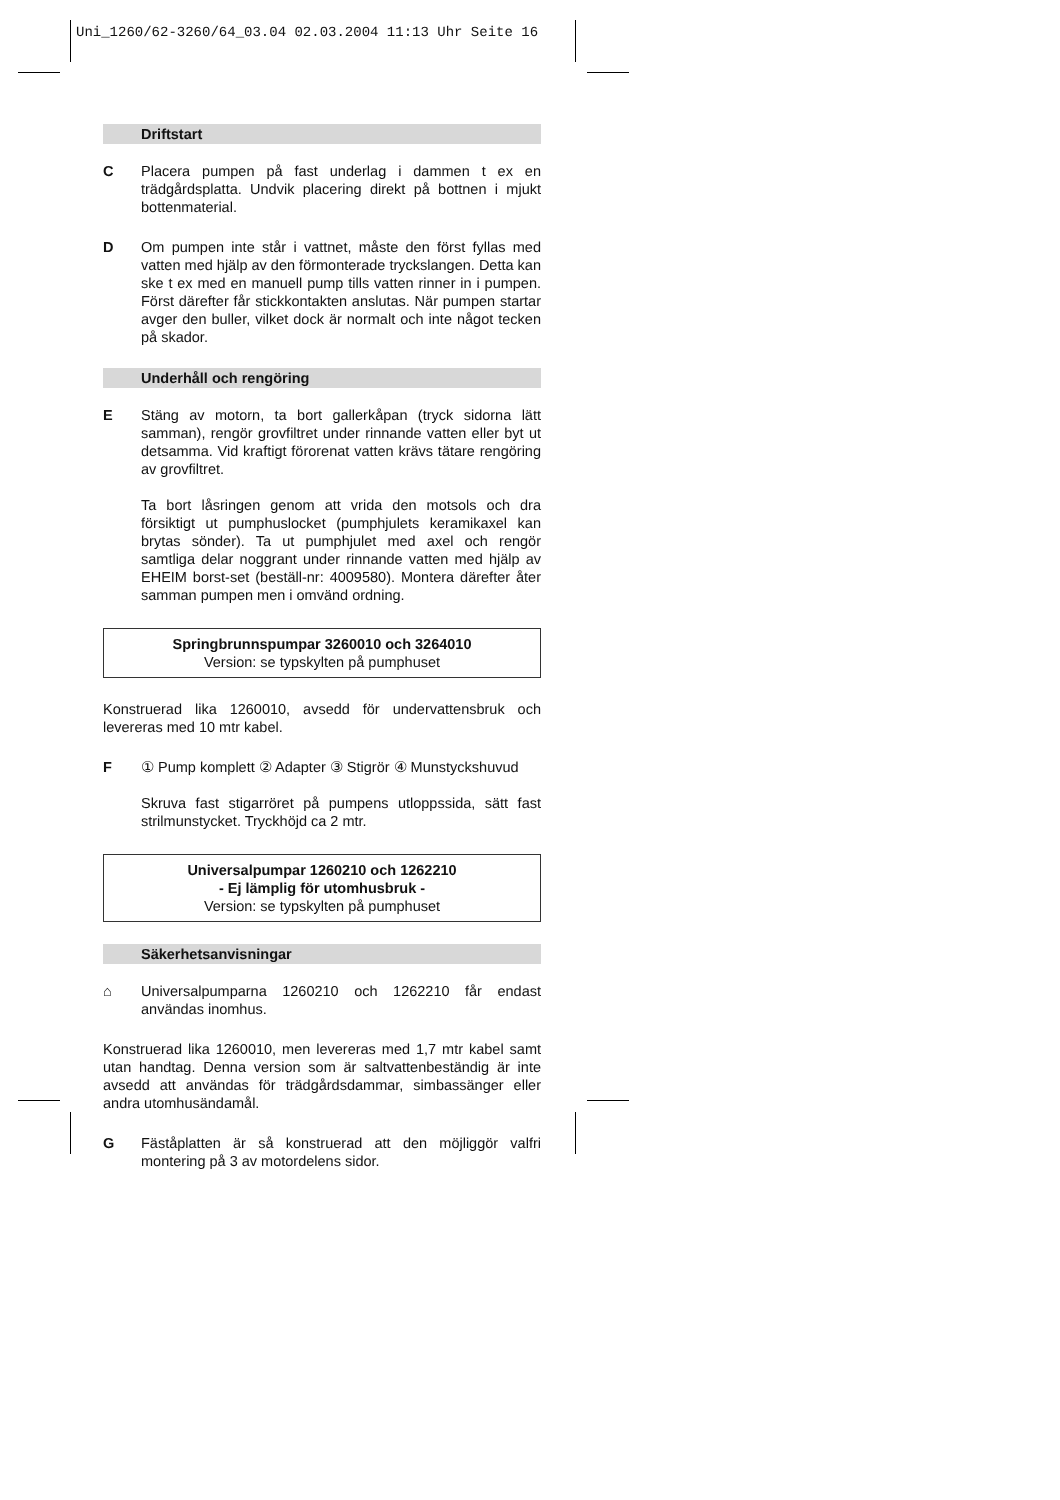Uni_1260/62-3260/64_03.04 02.03.2004 11:13 Uhr Seite 16
Driftstart
C Placera pumpen på fast underlag i dammen t ex en trädgårdsplatta. Undvik placering direkt på bottnen i mjukt bottenmaterial.
D Om pumpen inte står i vattnet, måste den först fyllas med vatten med hjälp av den förmonterade tryckslangen. Detta kan ske t ex med en manuell pump tills vatten rinner in i pumpen. Först därefter får stickkontakten anslutas. När pumpen startar avger den buller, vilket dock är normalt och inte något tecken på skador.
Underhåll och rengöring
E Stäng av motorn, ta bort gallerkåpan (tryck sidorna lätt samman), rengör grovfiltret under rinnande vatten eller byt ut detsamma. Vid kraftigt förorenat vatten krävs tätare rengöring av grovfiltret.
Ta bort låsringen genom att vrida den motsols och dra försiktigt ut pumphuslocket (pumphjulets keramikaxel kan brytas sönder). Ta ut pumphjulet med axel och rengör samtliga delar noggrant under rinnande vatten med hjälp av EHEIM borst-set (beställ-nr: 4009580). Montera därefter åter samman pumpen men i omvänd ordning.
Springbrunnspumpar 3260010 och 3264010
Version: se typskylten på pumphuset
Konstruerad lika 1260010, avsedd för undervattensbruk och levereras med 10 mtr kabel.
F ① Pump komplett ② Adapter ③ Stigrör ④ Munstyckshuvud
Skruva fast stigarröret på pumpens utloppssida, sätt fast strilmunstycket. Tryckhöjd ca 2 mtr.
Universalpumpar 1260210 och 1262210
- Ej lämplig för utomhusbruk -
Version: se typskylten på pumphuset
Säkerhetsanvisningar
⌂ Universalpumparna 1260210 och 1262210 får endast användas inomhus.
Konstruerad lika 1260010, men levereras med 1,7 mtr kabel samt utan handtag. Denna version som är saltvattenbeständig är inte avsedd att användas för trädgårdsdammar, simbassänger eller andra utomhusändamål.
G Fäståplatten är så konstruerad att den möjliggör valfri montering på 3 av motordelens sidor.